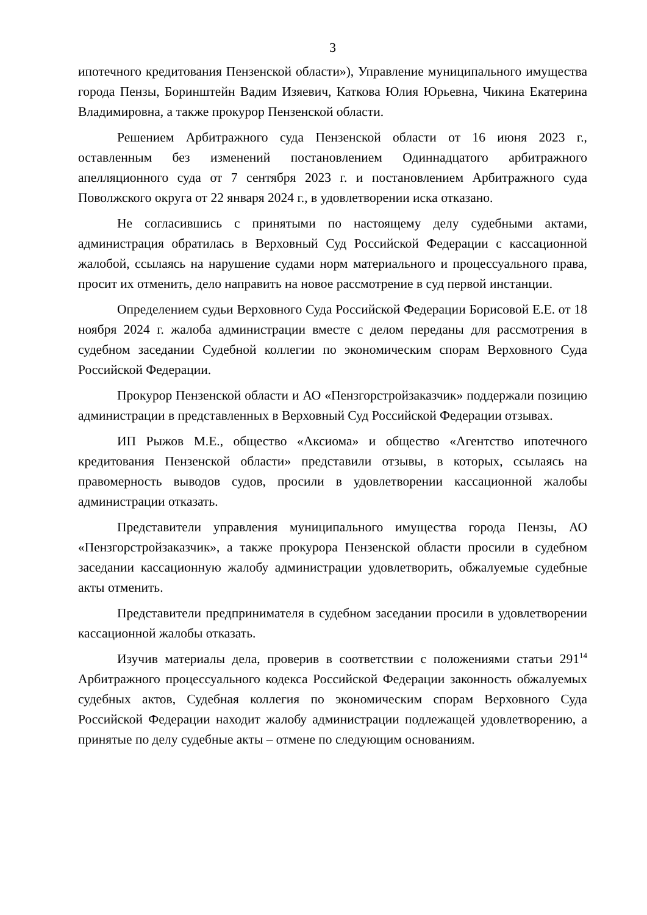3
ипотечного кредитования Пензенской области»), Управление муниципального имущества города Пензы, Боринштейн Вадим Изяевич, Каткова Юлия Юрьевна, Чикина Екатерина Владимировна, а также прокурор Пензенской области.
Решением Арбитражного суда Пензенской области от 16 июня 2023 г., оставленным без изменений постановлением Одиннадцатого арбитражного апелляционного суда от 7 сентября 2023 г. и постановлением Арбитражного суда Поволжского округа от 22 января 2024 г., в удовлетворении иска отказано.
Не согласившись с принятыми по настоящему делу судебными актами, администрация обратилась в Верховный Суд Российской Федерации с кассационной жалобой, ссылаясь на нарушение судами норм материального и процессуального права, просит их отменить, дело направить на новое рассмотрение в суд первой инстанции.
Определением судьи Верховного Суда Российской Федерации Борисовой Е.Е. от 18 ноября 2024 г. жалоба администрации вместе с делом переданы для рассмотрения в судебном заседании Судебной коллегии по экономическим спорам Верховного Суда Российской Федерации.
Прокурор Пензенской области и АО «Пензгорстройзаказчик» поддержали позицию администрации в представленных в Верховный Суд Российской Федерации отзывах.
ИП Рыжов М.Е., общество «Аксиома» и общество «Агентство ипотечного кредитования Пензенской области» представили отзывы, в которых, ссылаясь на правомерность выводов судов, просили в удовлетворении кассационной жалобы администрации отказать.
Представители управления муниципального имущества города Пензы, АО «Пензгорстройзаказчик», а также прокурора Пензенской области просили в судебном заседании кассационную жалобу администрации удовлетворить, обжалуемые судебные акты отменить.
Представители предпринимателя в судебном заседании просили в удовлетворении кассационной жалобы отказать.
Изучив материалы дела, проверив в соответствии с положениями статьи 291<sup>14</sup> Арбитражного процессуального кодекса Российской Федерации законность обжалуемых судебных актов, Судебная коллегия по экономическим спорам Верховного Суда Российской Федерации находит жалобу администрации подлежащей удовлетворению, а принятые по делу судебные акты – отмене по следующим основаниям.